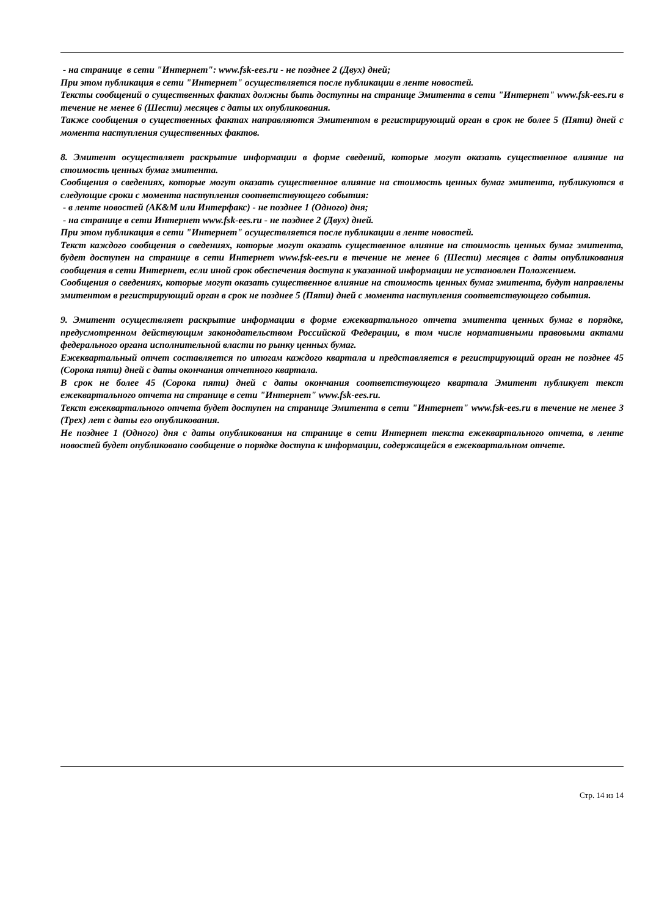- на странице в сети "Интернет": www.fsk-ees.ru - не позднее 2 (Двух) дней;
При этом публикация в сети "Интернет" осуществляется после публикации в ленте новостей.
Тексты сообщений о существенных фактах должны быть доступны на странице Эмитента в сети "Интернет" www.fsk-ees.ru в течение не менее 6 (Шести) месяцев с даты их опубликования.
Также сообщения о существенных фактах направляются Эмитентом в регистрирующий орган в срок не более 5 (Пяти) дней с момента наступления существенных фактов.
8. Эмитент осуществляет раскрытие информации в форме сведений, которые могут оказать существенное влияние на стоимость ценных бумаг эмитента.
Сообщения о сведениях, которые могут оказать существенное влияние на стоимость ценных бумаг эмитента, публикуются в следующие сроки с момента наступления соответствующего события:
- в ленте новостей (АК&M или Интерфакс) - не позднее 1 (Одного) дня;
- на странице в сети Интернет www.fsk-ees.ru - не позднее 2 (Двух) дней.
При этом публикация в сети "Интернет" осуществляется после публикации в ленте новостей.
Текст каждого сообщения о сведениях, которые могут оказать существенное влияние на стоимость ценных бумаг эмитента, будет доступен на странице в сети Интернет www.fsk-ees.ru в течение не менее 6 (Шести) месяцев с даты опубликования сообщения в сети Интернет, если иной срок обеспечения доступа к указанной информации не установлен Положением.
Сообщения о сведениях, которые могут оказать существенное влияние на стоимость ценных бумаг эмитента, будут направлены эмитентом в регистрирующий орган в срок не позднее 5 (Пяти) дней с момента наступления соответствующего события.
9. Эмитент осуществляет раскрытие информации в форме ежеквартального отчета эмитента ценных бумаг в порядке, предусмотренном действующим законодательством Российской Федерации, в том числе нормативными правовыми актами федерального органа исполнительной власти по рынку ценных бумаг.
Ежеквартальный отчет составляется по итогам каждого квартала и представляется в регистрирующий орган не позднее 45 (Сорока пяти) дней с даты окончания отчетного квартала.
В срок не более 45 (Сорока пяти) дней с даты окончания соответствующего квартала Эмитент публикует текст ежеквартального отчета на странице в сети "Интернет" www.fsk-ees.ru.
Текст ежеквартального отчета будет доступен на странице Эмитента в сети "Интернет" www.fsk-ees.ru в течение не менее 3 (Трех) лет с даты его опубликования.
Не позднее 1 (Одного) дня с даты опубликования на странице в сети Интернет текста ежеквартального отчета, в ленте новостей будет опубликовано сообщение о порядке доступа к информации, содержащейся в ежеквартальном отчете.
Стр. 14 из 14